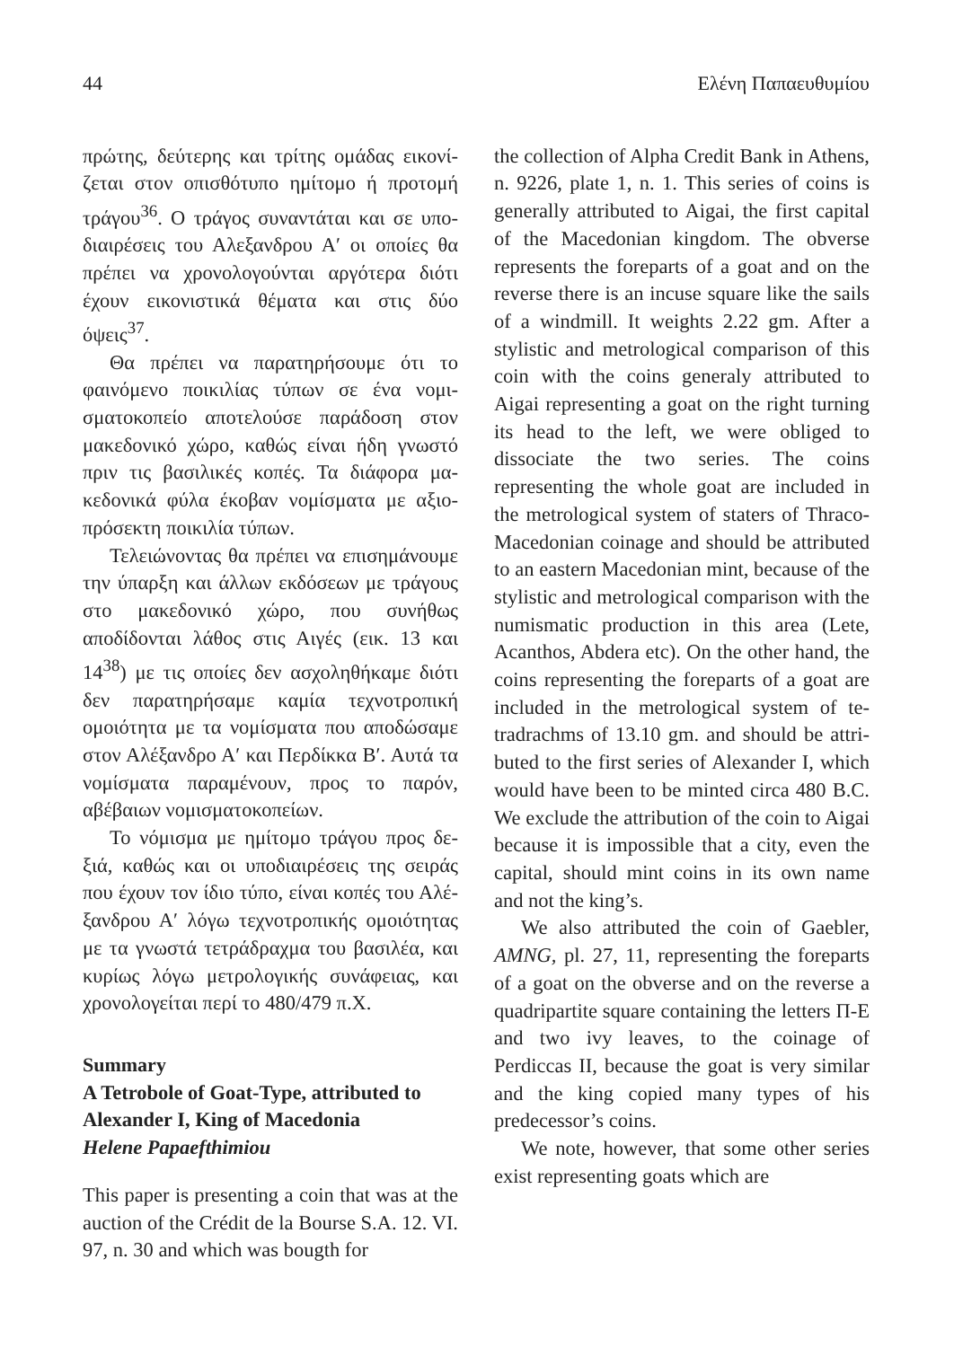44 Ελένη Παπαευθυμίου
πρώτης, δεύτερης και τρίτης ομάδας εικονί­ζεται στον οπισθότυπο ημίτομο ή προτομή τράγου<sup>36</sup>. Ο τράγος συναντάται και σε υπο­διαιρέσεις του Αλεξανδρου Α′ οι οποίες θα πρέπει να χρονολογούνται αργότερα διότι έχουν εικονιστικά θέματα και στις δύο όψεις<sup>37</sup>.
Θα πρέπει να παρατηρήσουμε ότι το φαινόμενο ποικιλίας τύπων σε ένα νομι­σματοκοπείο αποτελούσε παράδοση στον μακεδονικό χώρο, καθώς είναι ήδη γνωστό πριν τις βασιλικές κοπές. Τα διάφορα μα­κεδονικά φύλα έκοβαν νομίσματα με αξιο­πρόσεκτη ποικιλία τύπων.
Τελειώνοντας θα πρέπει να επισημά­νουμε την ύπαρξη και άλλων εκδόσεων με τράγους στο μακεδονικό χώρο, που συνή­θως αποδίδονται λάθος στις Αιγές (εικ. 13 και 14<sup>38</sup>) με τις οποίες δεν ασχοληθήκαμε διότι δεν παρατηρήσαμε καμία τεχνοτροπι­κή ομοιότητα με τα νομίσματα που αποδώ­σαμε στον Αλέξανδρο Α′ και Περδίκκα Β′. Αυτά τα νομίσματα παραμένουν, προς το παρόν, αβέβαιων νομισματοκοπείων.
Το νόμισμα με ημίτομο τράγου προς δε­ξιά, καθώς και οι υποδιαιρέσεις της σειράς που έχουν τον ίδιο τύπο, είναι κοπές του Αλέ­ξανδρου Α′ λόγω τεχνοτροπικής ομοιότητας με τα γνωστά τετράδραχμα του βασιλέα, και κυρίως λόγω μετρολογικής συνάφειας, και χρονολογείται περί το 480/479 π.Χ.
Summary
A Tetrobole of Goat-Type, attributed to
Alexander I, King of Macedonia
Helene Papaefthimiou
This paper is presenting a coin that was at the auction of the Crédit de la Bourse S.A. 12. VI. 97, n. 30 and which was bougth for
the collection of Alpha Credit Bank in Athens, n. 9226, plate 1, n. 1. This series of coins is generally attributed to Aigai, the first capital of the Macedonian kingdom. The obverse represents the foreparts of a goat and on the reverse there is an incuse square like the sails of a windmill. It weights 2.22 gm. After a stylistic and metrological comparison of this coin with the coins gene­raly attributed to Aigai representing a goat on the right turning its head to the left, we were obliged to dissociate the two series. The coins representing the whole goat are included in the metrological system of sta­ters of Thraco-Macedonian coinage and should be attributed to an eastern Macedo­nian mint, because of the stylistic and me­trological comparison with the numismatic production in this area (Lete, Acanthos, Abdera etc). On the other hand, the coins representing the foreparts of a goat are included in the metrological system of te­tradrachms of 13.10 gm. and should be attri­buted to the first series of Alexander I, which would have been to be minted circa 480 B.C. We exclude the attribution of the coin to Aigai because it is impossible that a city, even the capital, should mint coins in its own name and not the king’s.
We also attributed the coin of Gaebler, AMNG, pl. 27, 11, representing the fore­parts of a goat on the obverse and on the reverse a quadripartite square containing the letters Π-Ε and two ivy leaves, to the coinage of Perdiccas II, because the goat is very similar and the king copied many types of his predecessor’s coins.
We note, however, that some other series exist representing goats which are